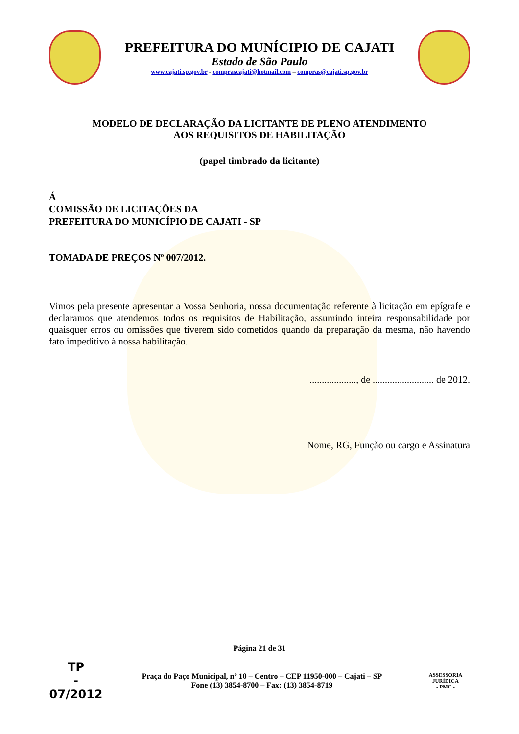PREFEITURA DO MUNÍCIPIO DE CAJATI
Estado de São Paulo
www.cajati.sp.gov.br - comprascajati@hotmail.com – compras@cajati.sp.gov.br
MODELO DE DECLARAÇÃO DA LICITANTE DE PLENO ATENDIMENTO
AOS REQUISITOS DE HABILITAÇÃO
(papel timbrado da licitante)
Á
COMISSÃO DE LICITAÇÕES DA
PREFEITURA DO MUNICÍPIO DE CAJATI - SP
TOMADA DE PREÇOS Nº 007/2012.
Vimos pela presente apresentar a Vossa Senhoria, nossa documentação referente à licitação em epígrafe e declaramos que atendemos todos os requisitos de Habilitação, assumindo inteira responsabilidade por quaisquer erros ou omissões que tiverem sido cometidos quando da preparação da mesma, não havendo fato impeditivo à nossa habilitação.
..................., de ......................... de 2012.
Nome, RG, Função ou cargo e Assinatura
Página 21 de 31
TP
-
07/2012
Praça do Paço Municipal, nº 10 – Centro – CEP 11950-000 – Cajati – SP
Fone (13) 3854-8700 – Fax: (13) 3854-8719
ASSESSORIA JURÍDICA
- PMC -